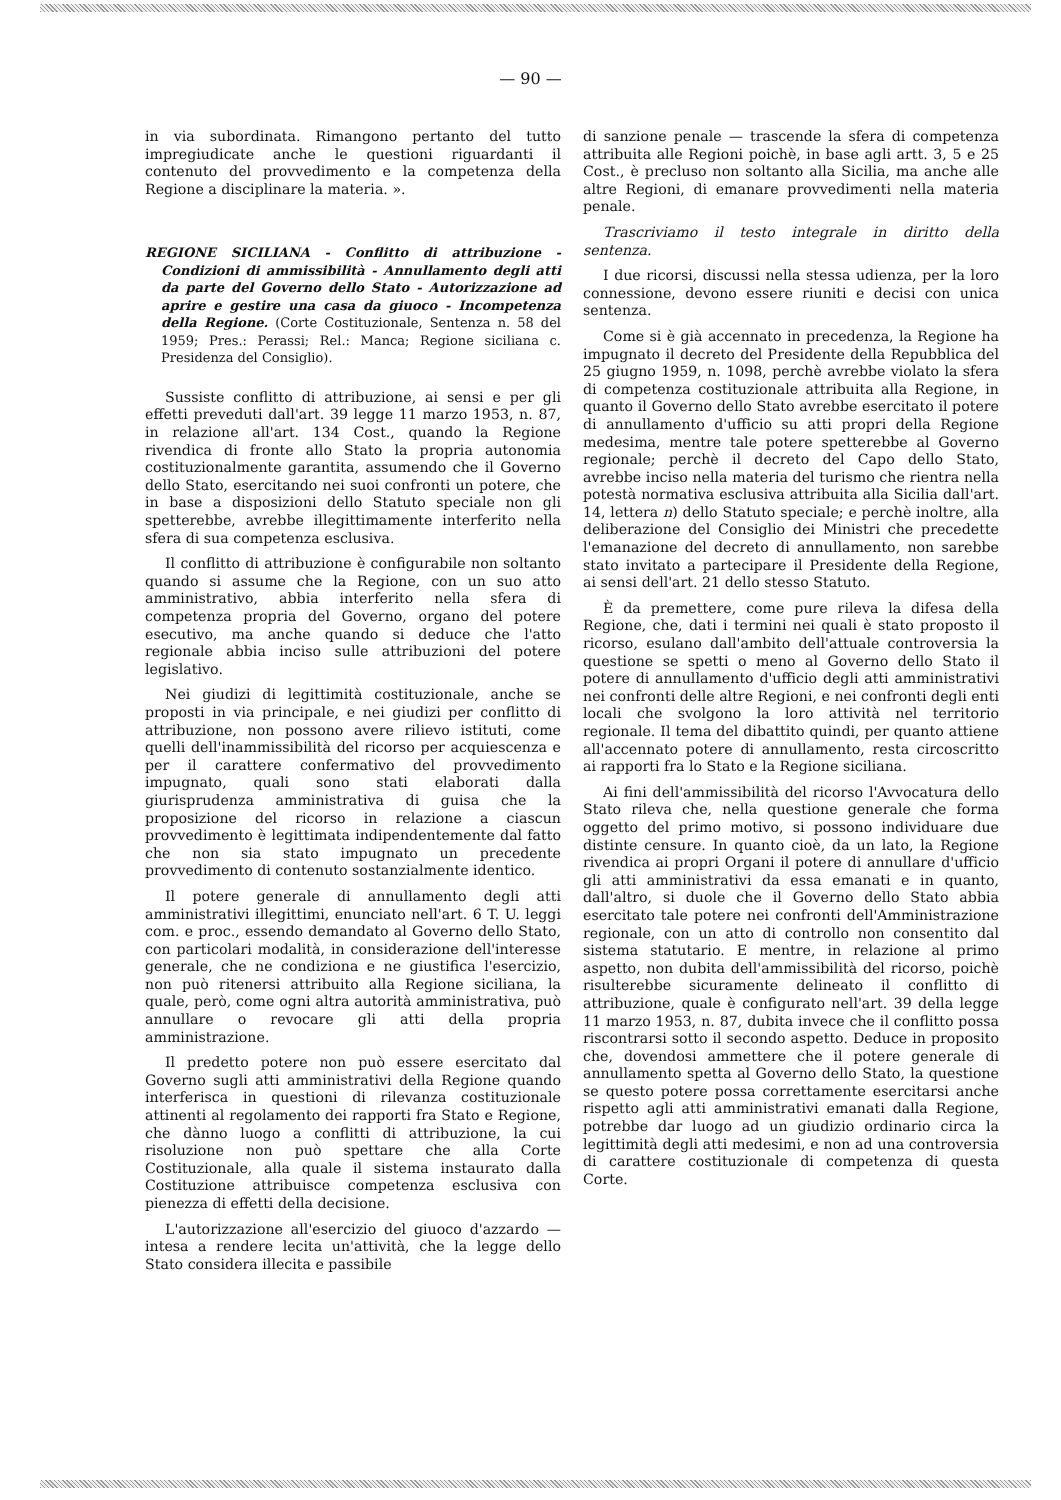— 90 —
in via subordinata. Rimangono pertanto del tutto impregiudicate anche le questioni riguardanti il contenuto del provvedimento e la competenza della Regione a disciplinare la materia. ».
REGIONE SICILIANA - Conflitto di attribuzione - Condizioni di ammissibilità - Annullamento degli atti da parte del Governo dello Stato - Autorizzazione ad aprire e gestire una casa da giuoco - Incompetenza della Regione. (Corte Costituzionale, Sentenza n. 58 del 1959; Pres.: Perassi; Rel.: Manca; Regione siciliana c. Presidenza del Consiglio).
Sussiste conflitto di attribuzione, ai sensi e per gli effetti preveduti dall'art. 39 legge 11 marzo 1953, n. 87, in relazione all'art. 134 Cost., quando la Regione rivendica di fronte allo Stato la propria autonomia costituzionalmente garantita, assumendo che il Governo dello Stato, esercitando nei suoi confronti un potere, che in base a disposizioni dello Statuto speciale non gli spetterebbe, avrebbe illegittimamente interferito nella sfera di sua competenza esclusiva.
Il conflitto di attribuzione è configurabile non soltanto quando si assume che la Regione, con un suo atto amministrativo, abbia interferito nella sfera di competenza propria del Governo, organo del potere esecutivo, ma anche quando si deduce che l'atto regionale abbia inciso sulle attribuzioni del potere legislativo.
Nei giudizi di legittimità costituzionale, anche se proposti in via principale, e nei giudizi per conflitto di attribuzione, non possono avere rilievo istituti, come quelli dell'inammissibilità del ricorso per acquiescenza e per il carattere confermativo del provvedimento impugnato, quali sono stati elaborati dalla giurisprudenza amministrativa di guisa che la proposizione del ricorso in relazione a ciascun provvedimento è legittimata indipendentemente dal fatto che non sia stato impugnato un precedente provvedimento di contenuto sostanzialmente identico.
Il potere generale di annullamento degli atti amministrativi illegittimi, enunciato nell'art. 6 T. U. leggi com. e proc., essendo demandato al Governo dello Stato, con particolari modalità, in considerazione dell'interesse generale, che ne condiziona e ne giustifica l'esercizio, non può ritenersi attribuito alla Regione siciliana, la quale, però, come ogni altra autorità amministrativa, può annullare o revocare gli atti della propria amministrazione.
Il predetto potere non può essere esercitato dal Governo sugli atti amministrativi della Regione quando interferisca in questioni di rilevanza costituzionale attinenti al regolamento dei rapporti fra Stato e Regione, che dànno luogo a conflitti di attribuzione, la cui risoluzione non può spettare che alla Corte Costituzionale, alla quale il sistema instaurato dalla Costituzione attribuisce competenza esclusiva con pienezza di effetti della decisione.
L'autorizzazione all'esercizio del giuoco d'azzardo — intesa a rendere lecita un'attività, che la legge dello Stato considera illecita e passibile
di sanzione penale — trascende la sfera di competenza attribuita alle Regioni poichè, in base agli artt. 3, 5 e 25 Cost., è precluso non soltanto alla Sicilia, ma anche alle altre Regioni, di emanare provvedimenti nella materia penale.
Trascriviamo il testo integrale in diritto della sentenza.
I due ricorsi, discussi nella stessa udienza, per la loro connessione, devono essere riuniti e decisi con unica sentenza.
Come si è già accennato in precedenza, la Regione ha impugnato il decreto del Presidente della Repubblica del 25 giugno 1959, n. 1098, perchè avrebbe violato la sfera di competenza costituzionale attribuita alla Regione, in quanto il Governo dello Stato avrebbe esercitato il potere di annullamento d'ufficio su atti propri della Regione medesima, mentre tale potere spetterebbe al Governo regionale; perchè il decreto del Capo dello Stato, avrebbe inciso nella materia del turismo che rientra nella potestà normativa esclusiva attribuita alla Sicilia dall'art. 14, lettera n) dello Statuto speciale; e perchè inoltre, alla deliberazione del Consiglio dei Ministri che precedette l'emanazione del decreto di annullamento, non sarebbe stato invitato a partecipare il Presidente della Regione, ai sensi dell'art. 21 dello stesso Statuto.
È da premettere, come pure rileva la difesa della Regione, che, dati i termini nei quali è stato proposto il ricorso, esulano dall'ambito dell'attuale controversia la questione se spetti o meno al Governo dello Stato il potere di annullamento d'ufficio degli atti amministrativi nei confronti delle altre Regioni, e nei confronti degli enti locali che svolgono la loro attività nel territorio regionale. Il tema del dibattito quindi, per quanto attiene all'accennato potere di annullamento, resta circoscritto ai rapporti fra lo Stato e la Regione siciliana.
Ai fini dell'ammissibilità del ricorso l'Avvocatura dello Stato rileva che, nella questione generale che forma oggetto del primo motivo, si possono individuare due distinte censure. In quanto cioè, da un lato, la Regione rivendica ai propri Organi il potere di annullare d'ufficio gli atti amministrativi da essa emanati e in quanto, dall'altro, si duole che il Governo dello Stato abbia esercitato tale potere nei confronti dell'Amministrazione regionale, con un atto di controllo non consentito dal sistema statutario. E mentre, in relazione al primo aspetto, non dubita dell'ammissibilità del ricorso, poichè risulterebbe sicuramente delineato il conflitto di attribuzione, quale è configurato nell'art. 39 della legge 11 marzo 1953, n. 87, dubita invece che il conflitto possa riscontrarsi sotto il secondo aspetto. Deduce in proposito che, dovendosi ammettere che il potere generale di annullamento spetta al Governo dello Stato, la questione se questo potere possa correttamente esercitarsi anche rispetto agli atti amministrativi emanati dalla Regione, potrebbe dar luogo ad un giudizio ordinario circa la legittimità degli atti medesimi, e non ad una controversia di carattere costituzionale di competenza di questa Corte.